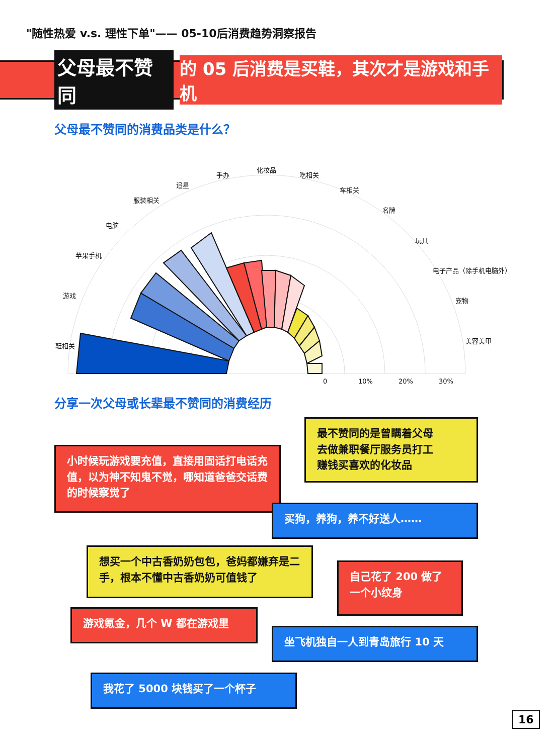"随性热爱 v.s. 理性下单"—— 05-10后消费趋势洞察报告
父母最不赞同 的 05 后消费是买鞋，其次才是游戏和手机
父母最不赞同的消费品类是什么？
鞋相关
游戏
苹果手机
电脑
服装相关
追星
手办
化妆品
吃相关
车相关
名牌
玩具
电子产品（除手机电脑外）
宠物
美容美甲
0
10%
20%
30%
分享一次父母或长辈最不赞同的消费经历
最不赞同的是曾瞒着父母
去做兼职餐厅服务员打工
赚钱买喜欢的化妆品
小时候玩游戏要充值，直接用固话打电话充值，以为神不知鬼不觉，哪知道爸爸交话费的时候察觉了
买狗，养狗，养不好送人……
想买一个中古香奶奶包包，爸妈都嫌弃是二手，根本不懂中古香奶奶可值钱了
自己花了 200 做了
一个小纹身
游戏氪金，几个 W 都在游戏里
坐飞机独自一人到青岛旅行 10 天
我花了 5000 块钱买了一个杯子
16